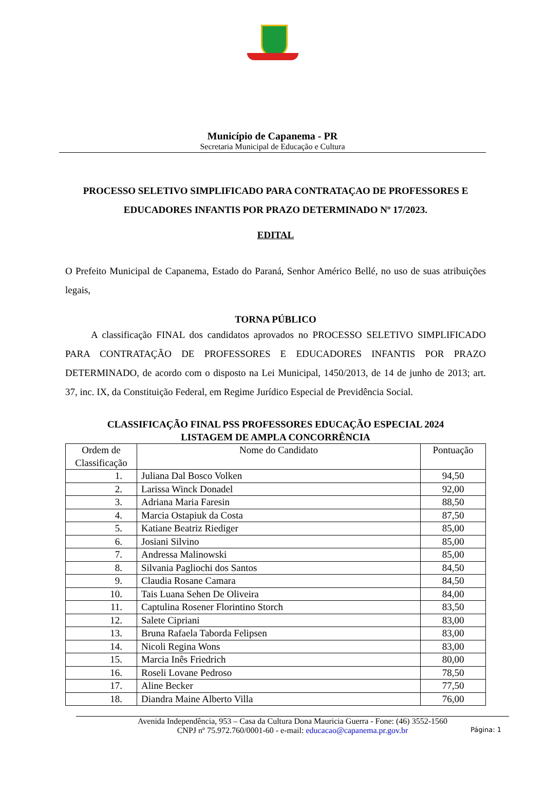Município de Capanema - PR
Secretaria Municipal de Educação e Cultura
PROCESSO SELETIVO SIMPLIFICADO PARA CONTRATAÇAO DE PROFESSORES E EDUCADORES INFANTIS POR PRAZO DETERMINADO Nº 17/2023.
EDITAL
O Prefeito Municipal de Capanema, Estado do Paraná, Senhor Américo Bellé, no uso de suas atribuições legais,
TORNA PÚBLICO
A classificação FINAL dos candidatos aprovados no PROCESSO SELETIVO SIMPLIFICADO PARA CONTRATAÇÃO DE PROFESSORES E EDUCADORES INFANTIS POR PRAZO DETERMINADO, de acordo com o disposto na Lei Municipal, 1450/2013, de 14 de junho de 2013; art. 37, inc. IX, da Constituição Federal, em Regime Jurídico Especial de Previdência Social.
CLASSIFICAÇÃO FINAL PSS PROFESSORES EDUCAÇÃO ESPECIAL 2024
LISTAGEM DE AMPLA CONCORRÊNCIA
| Ordem de Classificação | Nome do Candidato | Pontuação |
| --- | --- | --- |
| 1. | Juliana Dal Bosco Volken | 94,50 |
| 2. | Larissa Winck Donadel | 92,00 |
| 3. | Adriana Maria Faresin | 88,50 |
| 4. | Marcia Ostapiuk da Costa | 87,50 |
| 5. | Katiane Beatriz Riediger | 85,00 |
| 6. | Josiani Silvino | 85,00 |
| 7. | Andressa Malinowski | 85,00 |
| 8. | Silvania Pagliochi dos Santos | 84,50 |
| 9. | Claudia Rosane Camara | 84,50 |
| 10. | Tais Luana Sehen De Oliveira | 84,00 |
| 11. | Captulina Rosener Florintino Storch | 83,50 |
| 12. | Salete Cipriani | 83,00 |
| 13. | Bruna Rafaela Taborda Felipsen | 83,00 |
| 14. | Nicoli Regina Wons | 83,00 |
| 15. | Marcia Inês Friedrich | 80,00 |
| 16. | Roseli Lovane Pedroso | 78,50 |
| 17. | Aline Becker | 77,50 |
| 18. | Diandra Maine Alberto Villa | 76,00 |
Avenida Independência, 953 – Casa da Cultura Dona Mauricia Guerra - Fone: (46) 3552-1560
CNPJ nº 75.972.760/0001-60 - e-mail: educacao@capanema.pr.gov.br
Página: 1